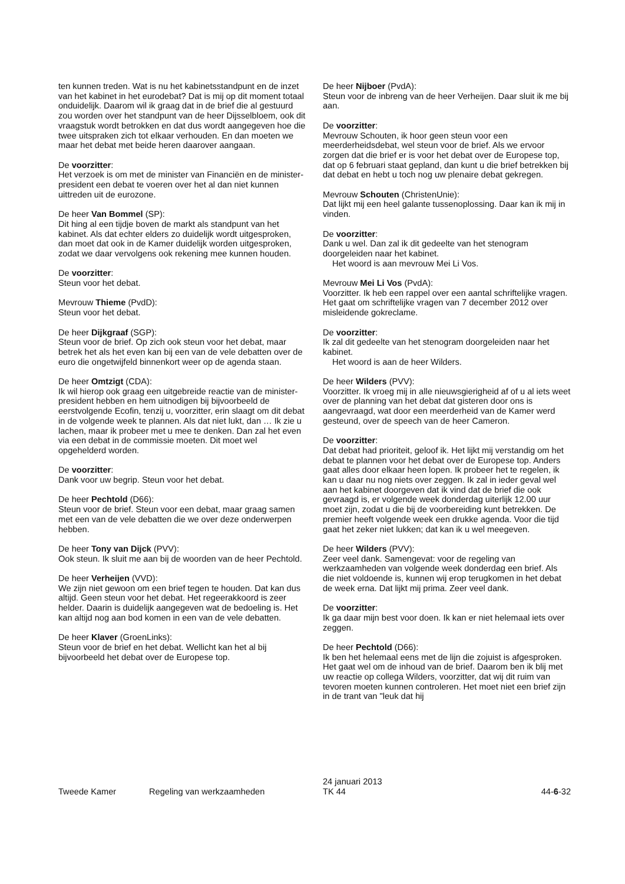ten kunnen treden. Wat is nu het kabinetsstandpunt en de inzet van het kabinet in het eurodebat? Dat is mij op dit moment totaal onduidelijk. Daarom wil ik graag dat in de brief die al gestuurd zou worden over het standpunt van de heer Dijsselbloem, ook dit vraagstuk wordt betrokken en dat dus wordt aangegeven hoe die twee uitspraken zich tot elkaar verhouden. En dan moeten we maar het debat met beide heren daarover aangaan.
De voorzitter:
Het verzoek is om met de minister van Financiën en de minister-president een debat te voeren over het al dan niet kunnen uittreden uit de eurozone.
De heer Van Bommel (SP):
Dit hing al een tijdje boven de markt als standpunt van het kabinet. Als dat echter elders zo duidelijk wordt uitgesproken, dan moet dat ook in de Kamer duidelijk worden uitgesproken, zodat we daar vervolgens ook rekening mee kunnen houden.
De voorzitter:
Steun voor het debat.
Mevrouw Thieme (PvdD):
Steun voor het debat.
De heer Dijkgraaf (SGP):
Steun voor de brief. Op zich ook steun voor het debat, maar betrek het als het even kan bij een van de vele debatten over de euro die ongetwijfeld binnenkort weer op de agenda staan.
De heer Omtzigt (CDA):
Ik wil hierop ook graag een uitgebreide reactie van de minister-president hebben en hem uitnodigen bij bijvoorbeeld de eerstvolgende Ecofin, tenzij u, voorzitter, erin slaagt om dit debat in de volgende week te plannen. Als dat niet lukt, dan … Ik zie u lachen, maar ik probeer met u mee te denken. Dan zal het even via een debat in de commissie moeten. Dit moet wel opgehelderd worden.
De voorzitter:
Dank voor uw begrip. Steun voor het debat.
De heer Pechtold (D66):
Steun voor de brief. Steun voor een debat, maar graag samen met een van de vele debatten die we over deze onderwerpen hebben.
De heer Tony van Dijck (PVV):
Ook steun. Ik sluit me aan bij de woorden van de heer Pechtold.
De heer Verheijen (VVD):
We zijn niet gewoon om een brief tegen te houden. Dat kan dus altijd. Geen steun voor het debat. Het regeerakkoord is zeer helder. Daarin is duidelijk aangegeven wat de bedoeling is. Het kan altijd nog aan bod komen in een van de vele debatten.
De heer Klaver (GroenLinks):
Steun voor de brief en het debat. Wellicht kan het al bij bijvoorbeeld het debat over de Europese top.
De heer Nijboer (PvdA):
Steun voor de inbreng van de heer Verheijen. Daar sluit ik me bij aan.
De voorzitter:
Mevrouw Schouten, ik hoor geen steun voor een meerderheidsdebat, wel steun voor de brief. Als we ervoor zorgen dat die brief er is voor het debat over de Europese top, dat op 6 februari staat gepland, dan kunt u die brief betrekken bij dat debat en hebt u toch nog uw plenaire debat gekregen.
Mevrouw Schouten (ChristenUnie):
Dat lijkt mij een heel galante tussenoplossing. Daar kan ik mij in vinden.
De voorzitter:
Dank u wel. Dan zal ik dit gedeelte van het stenogram doorgeleiden naar het kabinet.
Het woord is aan mevrouw Mei Li Vos.
Mevrouw Mei Li Vos (PvdA):
Voorzitter. Ik heb een rappel over een aantal schriftelijke vragen. Het gaat om schriftelijke vragen van 7 december 2012 over misleidende gokreclame.
De voorzitter:
Ik zal dit gedeelte van het stenogram doorgeleiden naar het kabinet.
Het woord is aan de heer Wilders.
De heer Wilders (PVV):
Voorzitter. Ik vroeg mij in alle nieuwsgierigheid af of u al iets weet over de planning van het debat dat gisteren door ons is aangevraagd, wat door een meerderheid van de Kamer werd gesteund, over de speech van de heer Cameron.
De voorzitter:
Dat debat had prioriteit, geloof ik. Het lijkt mij verstandig om het debat te plannen voor het debat over de Europese top. Anders gaat alles door elkaar heen lopen. Ik probeer het te regelen, ik kan u daar nu nog niets over zeggen. Ik zal in ieder geval wel aan het kabinet doorgeven dat ik vind dat de brief die ook gevraagd is, er volgende week donderdag uiterlijk 12.00 uur moet zijn, zodat u die bij de voorbereiding kunt betrekken. De premier heeft volgende week een drukke agenda. Voor die tijd gaat het zeker niet lukken; dat kan ik u wel meegeven.
De heer Wilders (PVV):
Zeer veel dank. Samengevat: voor de regeling van werkzaamheden van volgende week donderdag een brief. Als die niet voldoende is, kunnen wij erop terugkomen in het debat de week erna. Dat lijkt mij prima. Zeer veel dank.
De voorzitter:
Ik ga daar mijn best voor doen. Ik kan er niet helemaal iets over zeggen.
De heer Pechtold (D66):
Ik ben het helemaal eens met de lijn die zojuist is afgesproken. Het gaat wel om de inhoud van de brief. Daarom ben ik blij met uw reactie op collega Wilders, voorzitter, dat wij dit ruim van tevoren moeten kunnen controleren. Het moet niet een brief zijn in de trant van "leuk dat hij
Tweede Kamer
Regeling van werkzaamheden
24 januari 2013
TK 44
44-6-32